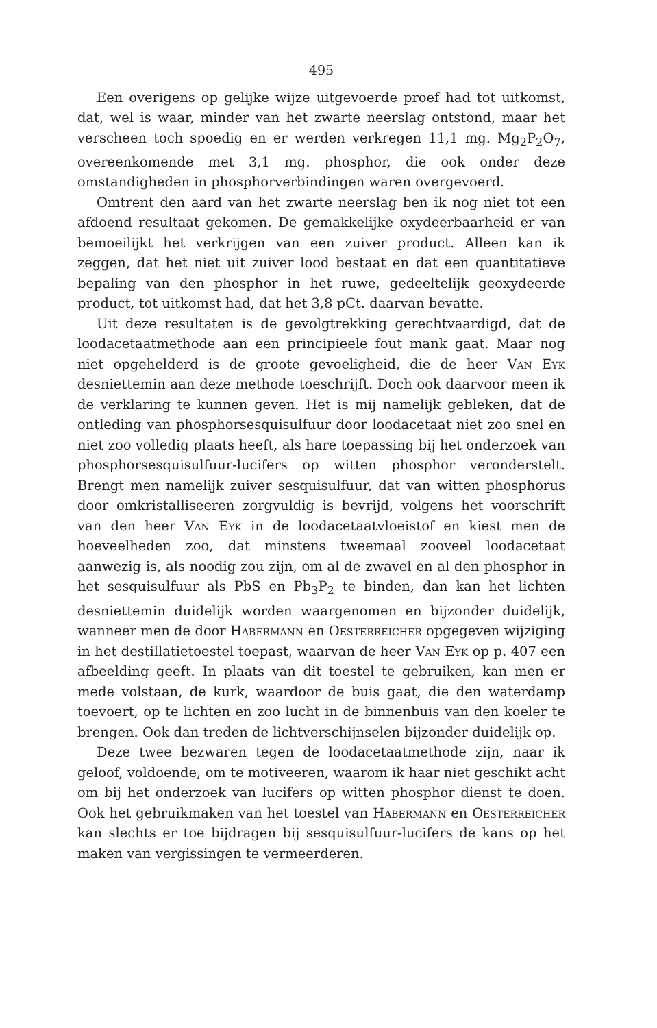495
Een overigens op gelijke wijze uitgevoerde proef had tot uitkomst, dat, wel is waar, minder van het zwarte neerslag ontstond, maar het verscheen toch spoedig en er werden verkregen 11,1 mg. Mg<sub>2</sub>P<sub>2</sub>O<sub>7</sub>, overeenkomende met 3,1 mg. phosphor, die ook onder deze omstandigheden in phosphorverbindingen waren overgevoerd.
Omtrent den aard van het zwarte neerslag ben ik nog niet tot een afdoend resultaat gekomen. De gemakkelijke oxydeerbaarheid er van bemoeilijkt het verkrijgen van een zuiver product. Alleen kan ik zeggen, dat het niet uit zuiver lood bestaat en dat een quantitatieve bepaling van den phosphor in het ruwe, gedeeltelijk geoxydeerde product, tot uitkomst had, dat het 3,8 pCt. daarvan bevatte.
Uit deze resultaten is de gevolgtrekking gerechtvaardigd, dat de loodacetaatmethode aan een principieele fout mank gaat. Maar nog niet opgehelderd is de groote gevoeligheid, die de heer Van Eyk desniettemin aan deze methode toeschrijft. Doch ook daarvoor meen ik de verklaring te kunnen geven. Het is mij namelijk gebleken, dat de ontleding van phosphorsesquisulfuur door loodacetaat niet zoo snel en niet zoo volledig plaats heeft, als hare toepassing bij het onderzoek van phosphorsesquisulfuur-lucifers op witten phosphor veronderstelt. Brengt men namelijk zuiver sesquisulfuur, dat van witten phosphorus door omkristalliseeren zorgvuldig is bevrijd, volgens het voorschrift van den heer Van Eyk in de loodacetaatvloeistof en kiest men de hoeveelheden zoo, dat minstens tweemaal zooveel loodacetaat aanwezig is, als noodig zou zijn, om al de zwavel en al den phosphor in het sesquisulfuur als PbS en Pb<sub>3</sub>P<sub>2</sub> te binden, dan kan het lichten desniettemin duidelijk worden waargenomen en bijzonder duidelijk, wanneer men de door Habermann en Oesterreicher opgegeven wijziging in het destillatietoestel toepast, waarvan de heer Van Eyk op p. 407 een afbeelding geeft. In plaats van dit toestel te gebruiken, kan men er mede volstaan, de kurk, waardoor de buis gaat, die den waterdamp toevoert, op te lichten en zoo lucht in de binnenbuis van den koeler te brengen. Ook dan treden de lichtverschijnselen bijzonder duidelijk op.
Deze twee bezwaren tegen de loodacetaatmethode zijn, naar ik geloof, voldoende, om te motiveeren, waarom ik haar niet geschikt acht om bij het onderzoek van lucifers op witten phosphor dienst te doen. Ook het gebruikmaken van het toestel van Habermann en Oesterreicher kan slechts er toe bijdragen bij sesquisulfuur-lucifers de kans op het maken van vergissingen te vermeerderen.